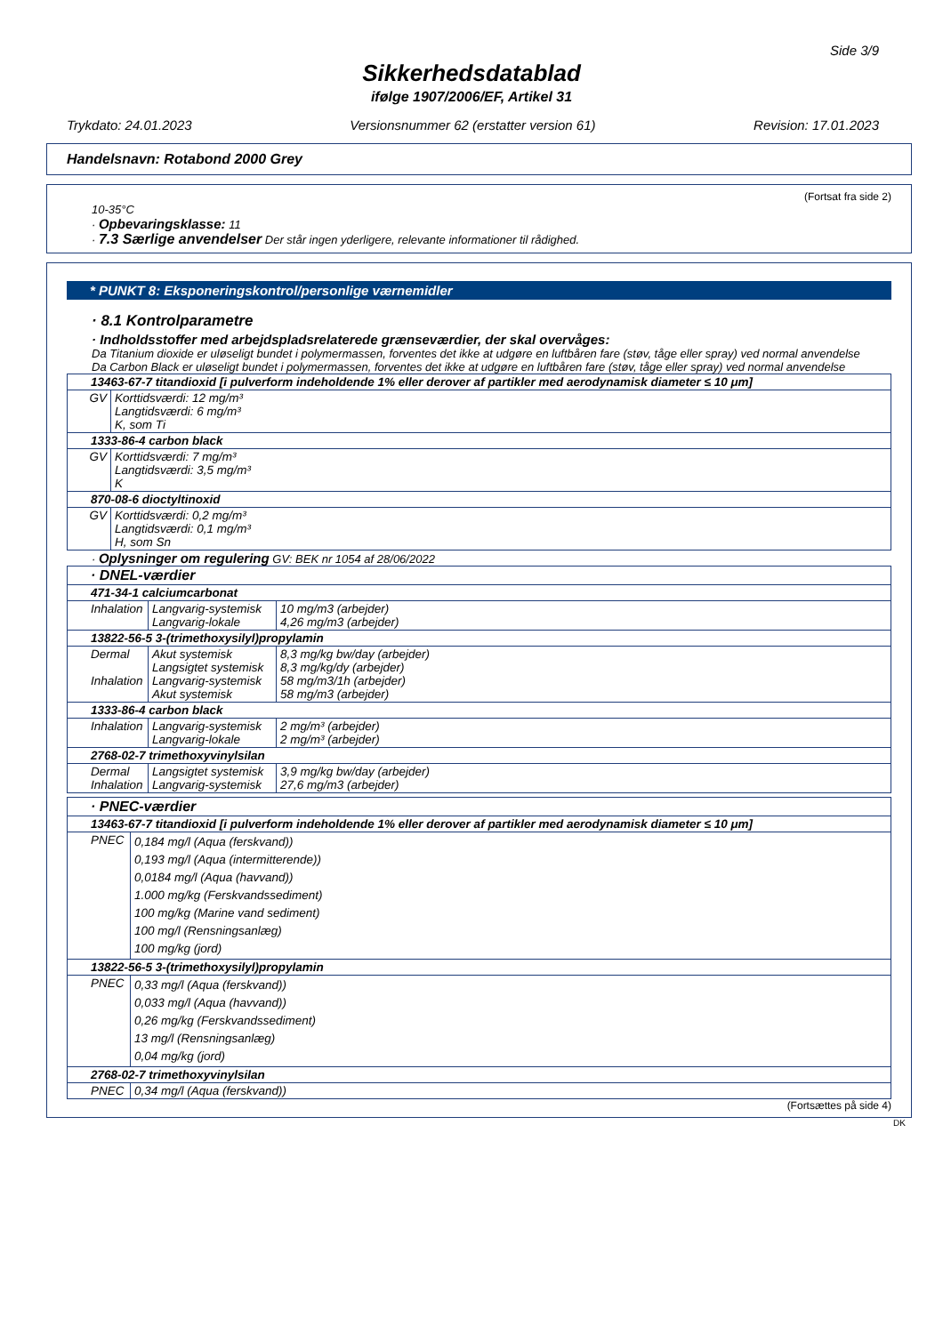Side 3/9
Sikkerhedsdatablad
ifølge 1907/2006/EF, Artikel 31
Trykdato: 24.01.2023 Versionsnummer 62 (erstatter version 61) Revision: 17.01.2023
Handelsnavn: Rotabond 2000 Grey
(Fortsat fra side 2)
10-35°C
· Opbevaringsklasse: 11
· 7.3 Særlige anvendelser Der står ingen yderligere, relevante informationer til rådighed.
* PUNKT 8: Eksponeringskontrol/personlige værnemidler
· 8.1 Kontrolparametre
· Indholdsstoffer med arbejdspladsrelaterede grænseværdier, der skal overvåges:
Da Titanium dioxide er uløseligt bundet i polymermassen, forventes det ikke at udgøre en luftbåren fare (støv, tåge eller spray) ved normal anvendelse
Da Carbon Black er uløseligt bundet i polymermassen, forventes det ikke at udgøre en luftbåren fare (støv, tåge eller spray) ved normal anvendelse
| 13463-67-7 titandioxid [i pulverform indeholdende 1% eller derover af partikler med aerodynamisk diameter ≤ 10 μm] | |
| GV | Korttidsværdi: 12 mg/m³ Langtidsværdi: 6 mg/m³ K, som Ti |
| 1333-86-4 carbon black | |
| GV | Korttidsværdi: 7 mg/m³ Langtidsværdi: 3,5 mg/m³ K |
| 870-08-6 dioctyltinoxid | |
| GV | Korttidsværdi: 0,2 mg/m³ Langtidsværdi: 0,1 mg/m³ H, som Sn |
· Oplysninger om regulering GV: BEK nr 1054 af 28/06/2022
| · DNEL-værdier | | |
| 471-34-1 calciumcarbonat | | |
| Inhalation | Langvarig-systemisk Langvarig-lokale | 10 mg/m3 (arbejder) 4,26 mg/m3 (arbejder) |
| 13822-56-5 3-(trimethoxysilyl)propylamin | | |
| Dermal Inhalation | Akut systemisk Langsigtet systemisk Langvarig-systemisk Akut systemisk | 8,3 mg/kg bw/day (arbejder) 8,3 mg/kg/dy (arbejder) 58 mg/m3/1h (arbejder) 58 mg/m3 (arbejder) |
| 1333-86-4 carbon black | | |
| Inhalation | Langvarig-systemisk Langvarig-lokale | 2 mg/m³ (arbejder) 2 mg/m³ (arbejder) |
| 2768-02-7 trimethoxyvinylsilan | | |
| Dermal Inhalation | Langsigtet systemisk Langvarig-systemisk | 3,9 mg/kg bw/day (arbejder) 27,6 mg/m3 (arbejder) |
| · PNEC-værdier | |
| 13463-67-7 titandioxid [i pulverform indeholdende 1% eller derover af partikler med aerodynamisk diameter ≤ 10 μm] | |
| PNEC | 0,184 mg/l (Aqua (ferskvand)) 0,193 mg/l (Aqua (intermitterende)) 0,0184 mg/l (Aqua (havvand)) 1.000 mg/kg (Ferskvandssediment) 100 mg/kg (Marine vand sediment) 100 mg/l (Rensningsanlæg) 100 mg/kg (jord) |
| 13822-56-5 3-(trimethoxysilyl)propylamin | |
| PNEC | 0,33 mg/l (Aqua (ferskvand)) 0,033 mg/l (Aqua (havvand)) 0,26 mg/kg (Ferskvandssediment) 13 mg/l (Rensningsanlæg) 0,04 mg/kg (jord) |
| 2768-02-7 trimethoxyvinylsilan | |
| PNEC | 0,34 mg/l (Aqua (ferskvand)) |
(Fortsættes på side 4)
DK